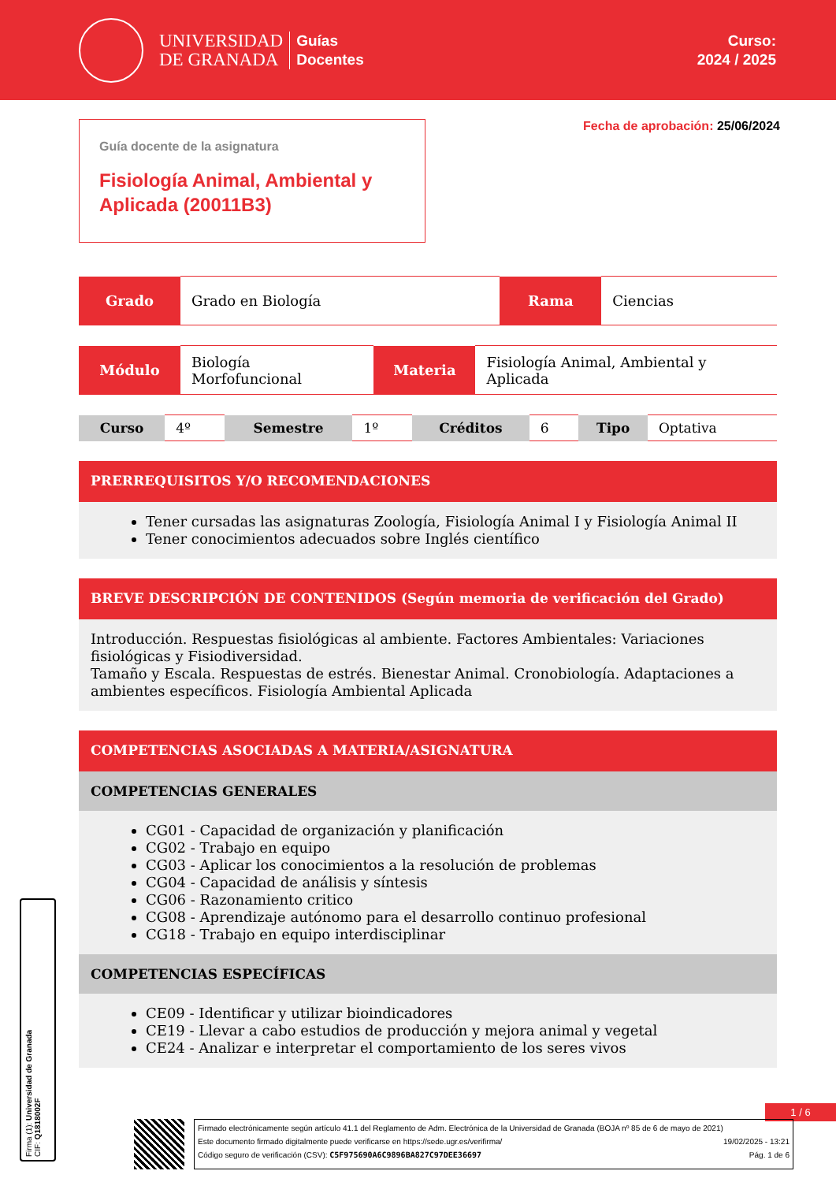UNIVERSIDAD
DE GRANADA
Guías
Docentes
Curso:
2024 / 2025
Guía docente de la asignatura
Fisiología Animal, Ambiental y Aplicada (20011B3)
Fecha de aprobación: 25/06/2024
| Grado | Grado en Biología | Rama | Ciencias |
| Módulo | Biología Morfofuncional | Materia | Fisiología Animal, Ambiental y Aplicada |
| Curso | 4º | Semestre | 1º | Créditos | 6 | Tipo | Optativa |
PRERREQUISITOS Y/O RECOMENDACIONES
Tener cursadas las asignaturas Zoología, Fisiología Animal I y Fisiología Animal II
Tener conocimientos adecuados sobre Inglés científico
BREVE DESCRIPCIÓN DE CONTENIDOS (Según memoria de verificación del Grado)
Introducción. Respuestas fisiológicas al ambiente. Factores Ambientales: Variaciones fisiológicas y Fisiodiversidad.
Tamaño y Escala. Respuestas de estrés. Bienestar Animal. Cronobiología. Adaptaciones a ambientes específicos. Fisiología Ambiental Aplicada
COMPETENCIAS ASOCIADAS A MATERIA/ASIGNATURA
COMPETENCIAS GENERALES
CG01 - Capacidad de organización y planificación
CG02 - Trabajo en equipo
CG03 - Aplicar los conocimientos a la resolución de problemas
CG04 - Capacidad de análisis y síntesis
CG06 - Razonamiento critico
CG08 - Aprendizaje autónomo para el desarrollo continuo profesional
CG18 - Trabajo en equipo interdisciplinar
COMPETENCIAS ESPECÍFICAS
CE09 - Identificar y utilizar bioindicadores
CE19 - Llevar a cabo estudios de producción y mejora animal y vegetal
CE24 - Analizar e interpretar el comportamiento de los seres vivos
1 / 6
Firma (1): Universidad de Granada
CIF: Q1818002F
Firmado electrónicamente según artículo 41.1 del Reglamento de Adm. Electrónica de la Universidad de Granada (BOJA nº 85 de 6 de mayo de 2021)
Este documento firmado digitalmente puede verificarse en https://sede.ugr.es/verifirma/ 19/02/2025 - 13:21
Código seguro de verificación (CSV): C5F975690A6C9896BA827C97DEE36697 Pág. 1 de 6